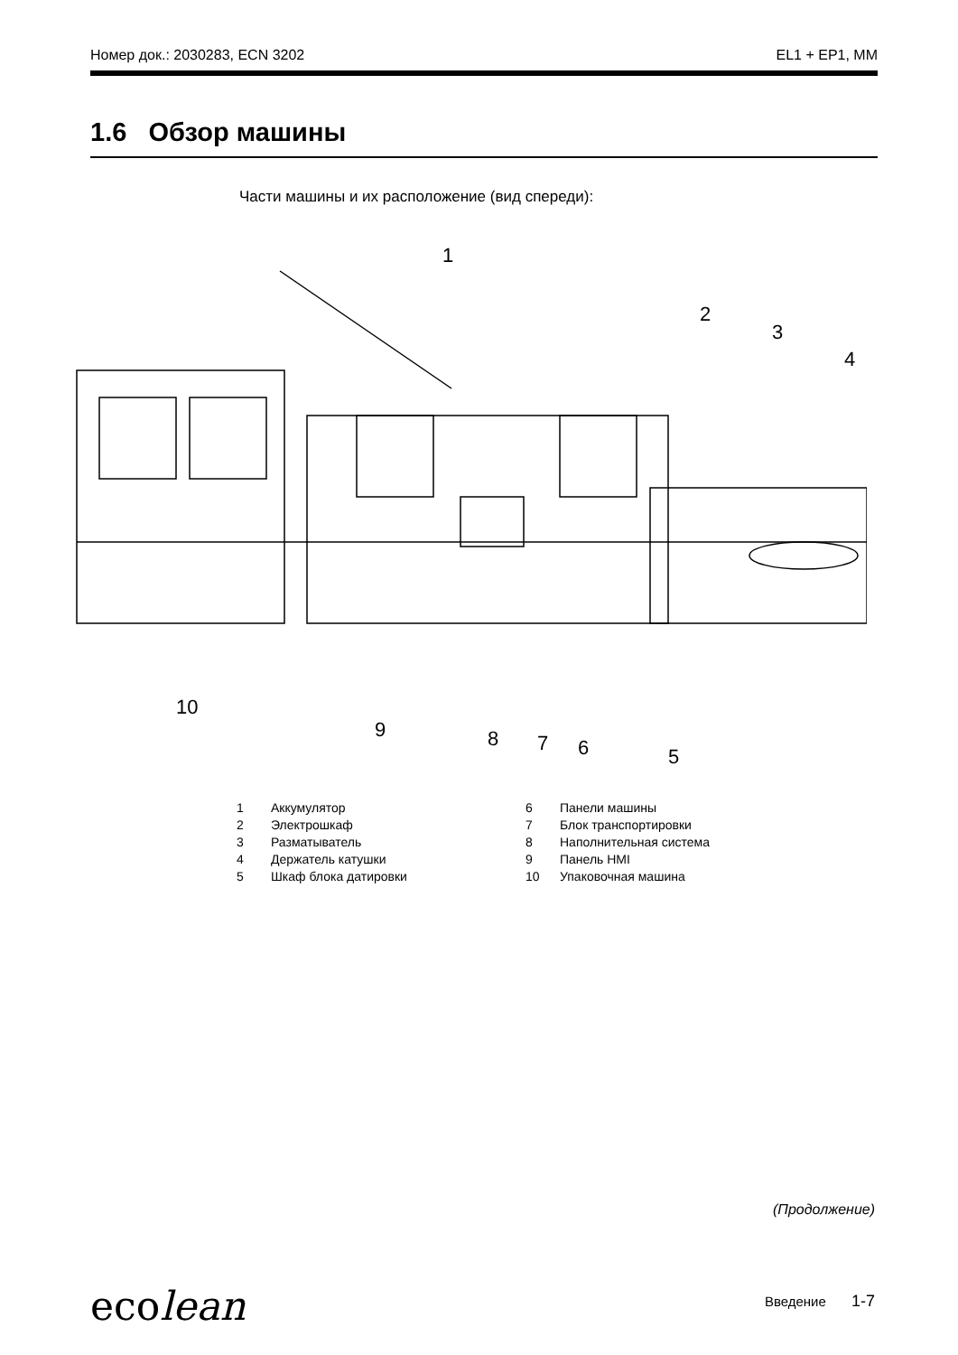Номер док.: 2030283, ECN 3202 EL1 + EP1, MM
1.6 Обзор машины
Части машины и их расположение (вид спереди):
1
2
3
4
5
6
7
8
9
10
1 Аккумулятор
2 Электрошкаф
3 Разматыватель
4 Держатель катушки
5 Шкаф блока датировки
6 Панели машины
7 Блок транспортировки
8 Наполнительная система
9 Панель HMI
10 Упаковочная машина
(Продолжение)
ecolean Введение 1-7